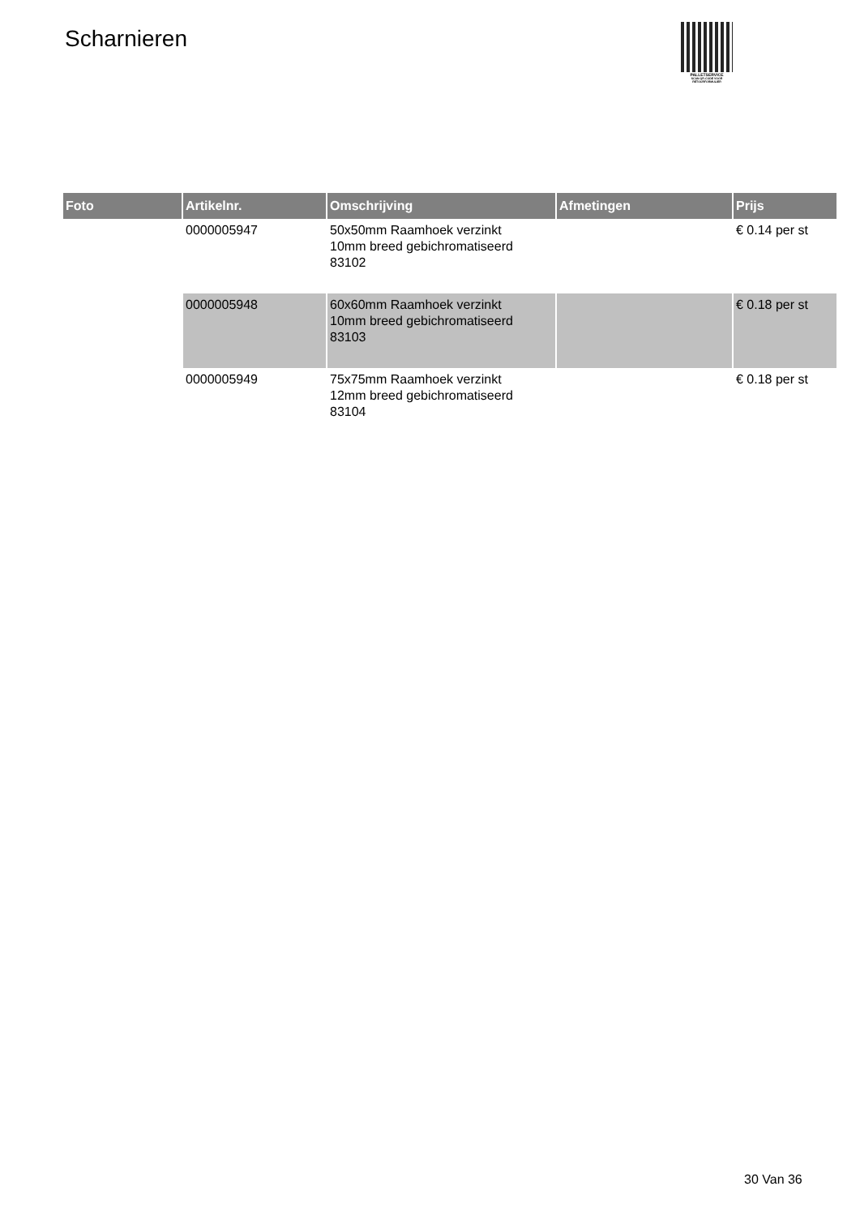Scharnieren
PALLETSERVICE
SCAN QR-CODE VOOR RETOURFORMULIER
| Foto | Artikelnr. | Omschrijving | Afmetingen | Prijs |
| --- | --- | --- | --- | --- |
| | 0000005947 | 50x50mm Raamhoek verzinkt 10mm breed gebichromatiseerd 83102 | | € 0.14 per st |
| | 0000005948 | 60x60mm Raamhoek verzinkt 10mm breed gebichromatiseerd 83103 | | € 0.18 per st |
| | 0000005949 | 75x75mm Raamhoek verzinkt 12mm breed gebichromatiseerd 83104 | | € 0.18 per st |
30 Van 36